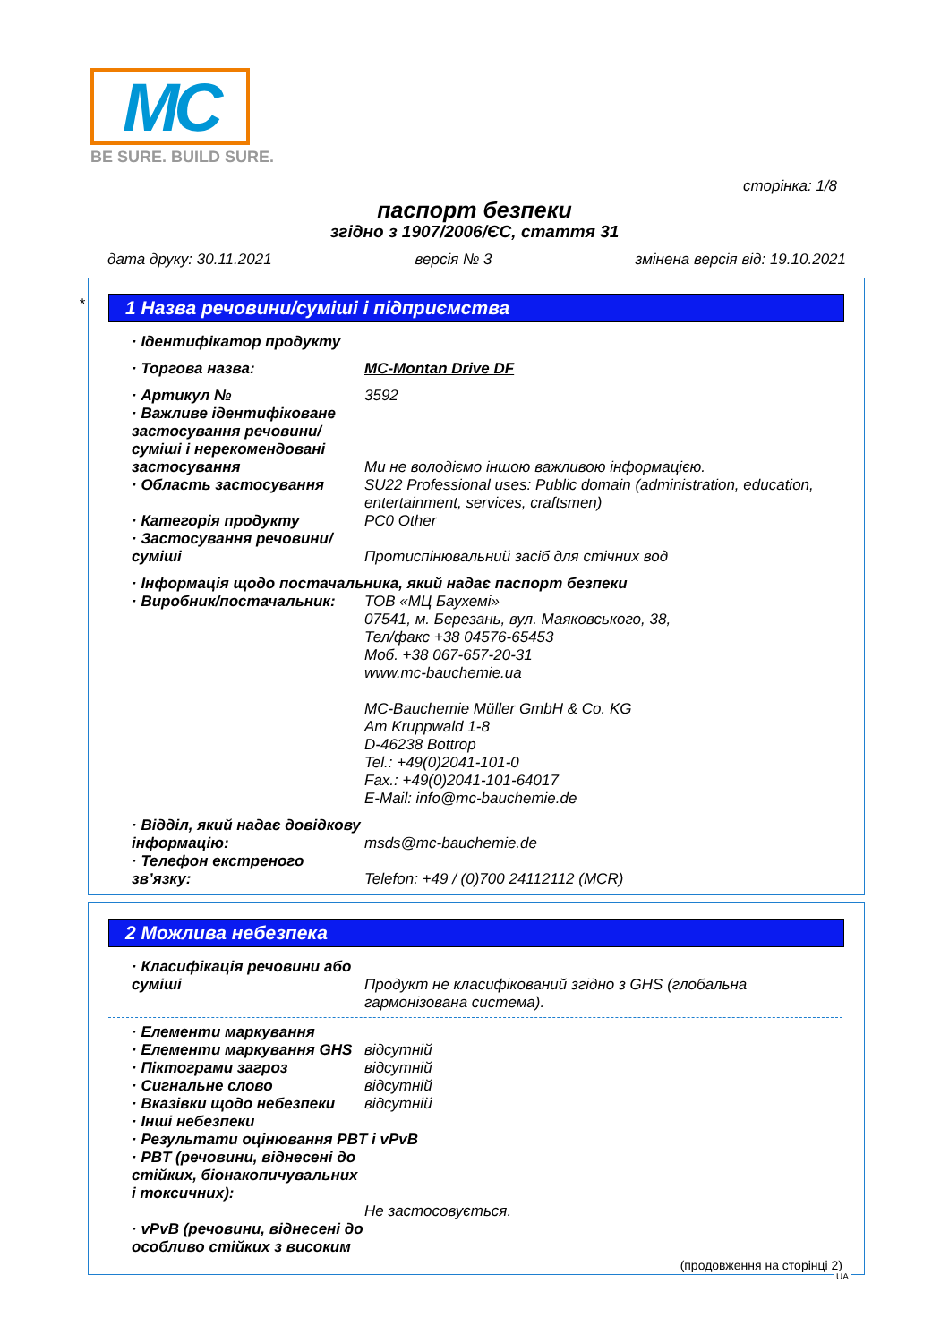MC
BE SURE. BUILD SURE.
сторінка: 1/8
паспорт безпеки
згідно з 1907/2006/ЄС, стаття 31
дата друку: 30.11.2021 версія № 3 змінена версія від: 19.10.2021
*
1 Назва речовини/суміші і підприємства
· Ідентифікатор продукту
· Торгова назва: MC-Montan Drive DF
· Артикул № 3592
· Важливе ідентифіковане застосування речовини/ суміші і нерекомендовані застосування
Ми не володіємо іншою важливою інформацією.
· Область застосування SU22 Professional uses: Public domain (administration, education, entertainment, services, craftsmen)
· Категорія продукту PC0 Other
· Застосування речовини/ суміші
Протиспінювальний засіб для стічних вод
· Інформація щодо постачальника, який надає паспорт безпеки
· Виробник/постачальник: ТОВ «МЦ Баухемі»
07541, м. Березань, вул. Маяковського, 38,
Тел/факс +38 04576-65453
Моб. +38 067-657-20-31
www.mc-bauchemie.ua
MC-Bauchemie Müller GmbH & Co. KG
Am Kruppwald 1-8
D-46238 Bottrop
Tel.: +49(0)2041-101-0
Fax.: +49(0)2041-101-64017
E-Mail: info@mc-bauchemie.de
· Відділ, який надає довідкову інформацію:
msds@mc-bauchemie.de
· Телефон екстреного зв’язку:
Telefon: +49 / (0)700 24112112 (MCR)
2 Можлива небезпека
· Класифікація речовини або суміші
Продукт не класифікований згідно з GHS (глобальна гармонізована система).
· Елементи маркування
· Елементи маркування GHS відсутній
· Піктограми загроз відсутній
· Сигнальне слово відсутній
· Вказівки щодо небезпеки відсутній
· Інші небезпеки
· Результати оцінювання PBT і vPvB
· PBT (речовини, віднесені до стійких, біонакопичувальних і токсичних):
Не застосовується.
· vPvB (речовини, віднесені до особливо стійких з високим
(продовження на сторінці 2)
UA